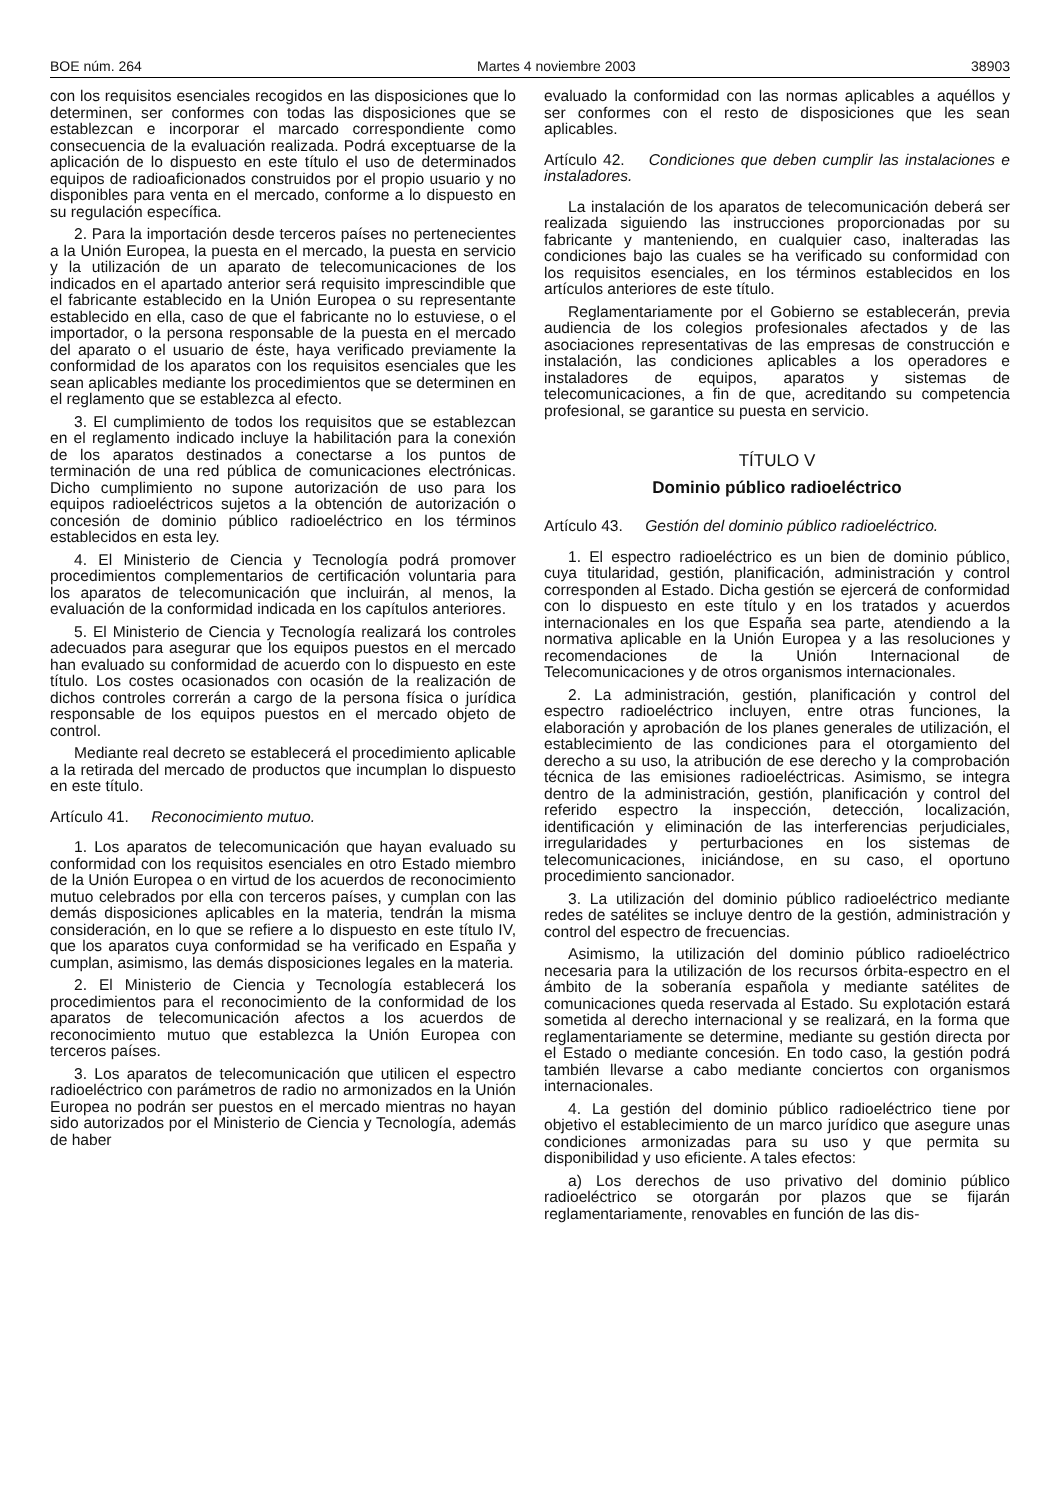BOE núm. 264 Martes 4 noviembre 2003 38903
con los requisitos esenciales recogidos en las disposiciones que lo determinen, ser conformes con todas las disposiciones que se establezcan e incorporar el marcado correspondiente como consecuencia de la evaluación realizada. Podrá exceptuarse de la aplicación de lo dispuesto en este título el uso de determinados equipos de radioaficionados construidos por el propio usuario y no disponibles para venta en el mercado, conforme a lo dispuesto en su regulación específica.
2. Para la importación desde terceros países no pertenecientes a la Unión Europea, la puesta en el mercado, la puesta en servicio y la utilización de un aparato de telecomunicaciones de los indicados en el apartado anterior será requisito imprescindible que el fabricante establecido en la Unión Europea o su representante establecido en ella, caso de que el fabricante no lo estuviese, o el importador, o la persona responsable de la puesta en el mercado del aparato o el usuario de éste, haya verificado previamente la conformidad de los aparatos con los requisitos esenciales que les sean aplicables mediante los procedimientos que se determinen en el reglamento que se establezca al efecto.
3. El cumplimiento de todos los requisitos que se establezcan en el reglamento indicado incluye la habilitación para la conexión de los aparatos destinados a conectarse a los puntos de terminación de una red pública de comunicaciones electrónicas. Dicho cumplimiento no supone autorización de uso para los equipos radioeléctricos sujetos a la obtención de autorización o concesión de dominio público radioeléctrico en los términos establecidos en esta ley.
4. El Ministerio de Ciencia y Tecnología podrá promover procedimientos complementarios de certificación voluntaria para los aparatos de telecomunicación que incluirán, al menos, la evaluación de la conformidad indicada en los capítulos anteriores.
5. El Ministerio de Ciencia y Tecnología realizará los controles adecuados para asegurar que los equipos puestos en el mercado han evaluado su conformidad de acuerdo con lo dispuesto en este título. Los costes ocasionados con ocasión de la realización de dichos controles correrán a cargo de la persona física o jurídica responsable de los equipos puestos en el mercado objeto de control.
Mediante real decreto se establecerá el procedimiento aplicable a la retirada del mercado de productos que incumplan lo dispuesto en este título.
Artículo 41. Reconocimiento mutuo.
1. Los aparatos de telecomunicación que hayan evaluado su conformidad con los requisitos esenciales en otro Estado miembro de la Unión Europea o en virtud de los acuerdos de reconocimiento mutuo celebrados por ella con terceros países, y cumplan con las demás disposiciones aplicables en la materia, tendrán la misma consideración, en lo que se refiere a lo dispuesto en este título IV, que los aparatos cuya conformidad se ha verificado en España y cumplan, asimismo, las demás disposiciones legales en la materia.
2. El Ministerio de Ciencia y Tecnología establecerá los procedimientos para el reconocimiento de la conformidad de los aparatos de telecomunicación afectos a los acuerdos de reconocimiento mutuo que establezca la Unión Europea con terceros países.
3. Los aparatos de telecomunicación que utilicen el espectro radioeléctrico con parámetros de radio no armonizados en la Unión Europea no podrán ser puestos en el mercado mientras no hayan sido autorizados por el Ministerio de Ciencia y Tecnología, además de haber
evaluado la conformidad con las normas aplicables a aquéllos y ser conformes con el resto de disposiciones que les sean aplicables.
Artículo 42. Condiciones que deben cumplir las instalaciones e instaladores.
La instalación de los aparatos de telecomunicación deberá ser realizada siguiendo las instrucciones proporcionadas por su fabricante y manteniendo, en cualquier caso, inalteradas las condiciones bajo las cuales se ha verificado su conformidad con los requisitos esenciales, en los términos establecidos en los artículos anteriores de este título.
Reglamentariamente por el Gobierno se establecerán, previa audiencia de los colegios profesionales afectados y de las asociaciones representativas de las empresas de construcción e instalación, las condiciones aplicables a los operadores e instaladores de equipos, aparatos y sistemas de telecomunicaciones, a fin de que, acreditando su competencia profesional, se garantice su puesta en servicio.
TÍTULO V
Dominio público radioeléctrico
Artículo 43. Gestión del dominio público radioeléctrico.
1. El espectro radioeléctrico es un bien de dominio público, cuya titularidad, gestión, planificación, administración y control corresponden al Estado. Dicha gestión se ejercerá de conformidad con lo dispuesto en este título y en los tratados y acuerdos internacionales en los que España sea parte, atendiendo a la normativa aplicable en la Unión Europea y a las resoluciones y recomendaciones de la Unión Internacional de Telecomunicaciones y de otros organismos internacionales.
2. La administración, gestión, planificación y control del espectro radioeléctrico incluyen, entre otras funciones, la elaboración y aprobación de los planes generales de utilización, el establecimiento de las condiciones para el otorgamiento del derecho a su uso, la atribución de ese derecho y la comprobación técnica de las emisiones radioeléctricas. Asimismo, se integra dentro de la administración, gestión, planificación y control del referido espectro la inspección, detección, localización, identificación y eliminación de las interferencias perjudiciales, irregularidades y perturbaciones en los sistemas de telecomunicaciones, iniciándose, en su caso, el oportuno procedimiento sancionador.
3. La utilización del dominio público radioeléctrico mediante redes de satélites se incluye dentro de la gestión, administración y control del espectro de frecuencias.
Asimismo, la utilización del dominio público radioeléctrico necesaria para la utilización de los recursos órbita-espectro en el ámbito de la soberanía española y mediante satélites de comunicaciones queda reservada al Estado. Su explotación estará sometida al derecho internacional y se realizará, en la forma que reglamentariamente se determine, mediante su gestión directa por el Estado o mediante concesión. En todo caso, la gestión podrá también llevarse a cabo mediante conciertos con organismos internacionales.
4. La gestión del dominio público radioeléctrico tiene por objetivo el establecimiento de un marco jurídico que asegure unas condiciones armonizadas para su uso y que permita su disponibilidad y uso eficiente. A tales efectos:
a) Los derechos de uso privativo del dominio público radioeléctrico se otorgarán por plazos que se fijarán reglamentariamente, renovables en función de las dis-